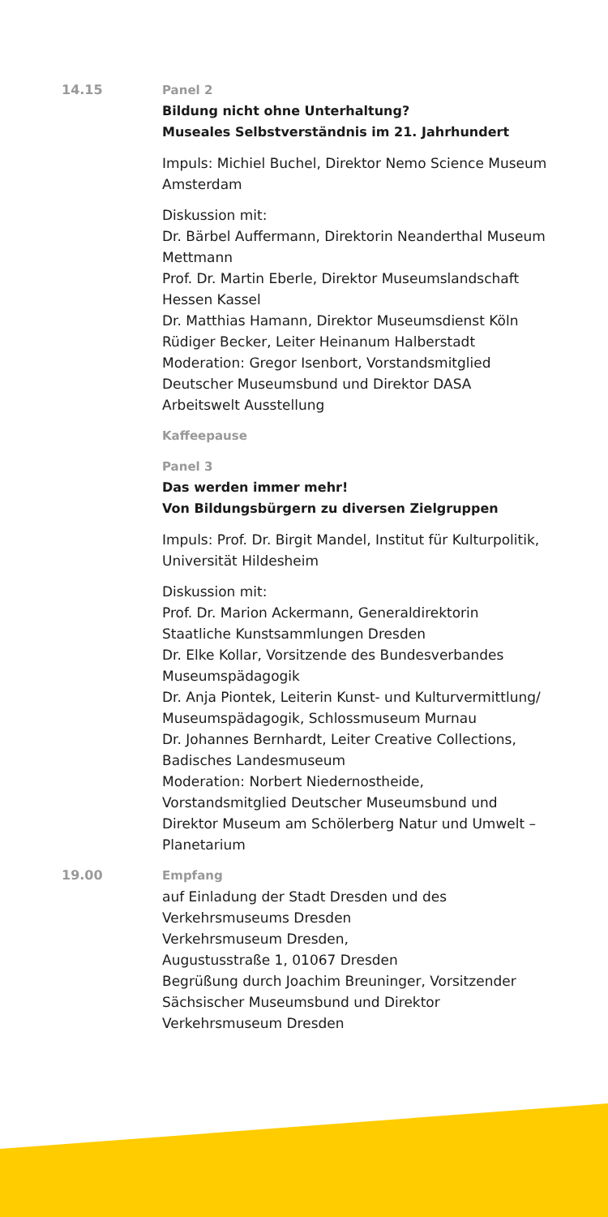14.15 Panel 2
Bildung nicht ohne Unterhaltung?
Museales Selbstverständnis im 21. Jahrhundert
Impuls: Michiel Buchel, Direktor Nemo Science Museum Amsterdam
Diskussion mit:
Dr. Bärbel Auffermann, Direktorin Neanderthal Museum Mettmann
Prof. Dr. Martin Eberle, Direktor Museumslandschaft Hessen Kassel
Dr. Matthias Hamann, Direktor Museumsdienst Köln
Rüdiger Becker, Leiter Heinanum Halberstadt
Moderation: Gregor Isenbort, Vorstandsmitglied Deutscher Museumsbund und Direktor DASA Arbeitswelt Ausstellung
Kaffeepause
Panel 3
Das werden immer mehr!
Von Bildungsbürgern zu diversen Zielgruppen
Impuls: Prof. Dr. Birgit Mandel, Institut für Kulturpolitik, Universität Hildesheim
Diskussion mit:
Prof. Dr. Marion Ackermann, Generaldirektorin Staatliche Kunstsammlungen Dresden
Dr. Elke Kollar, Vorsitzende des Bundesverbandes Museumspädagogik
Dr. Anja Piontek, Leiterin Kunst- und Kulturvermittlung/ Museumspädagogik, Schlossmuseum Murnau
Dr. Johannes Bernhardt, Leiter Creative Collections, Badisches Landesmuseum
Moderation: Norbert Niedernostheide, Vorstandsmitglied Deutscher Museumsbund und Direktor Museum am Schölerberg Natur und Umwelt – Planetarium
19.00 Empfang
auf Einladung der Stadt Dresden und des Verkehrsmuseums Dresden
Verkehrsmuseum Dresden,
Augustusstraße 1, 01067 Dresden
Begrüßung durch Joachim Breuninger, Vorsitzender Sächsischer Museumsbund und Direktor Verkehrsmuseum Dresden